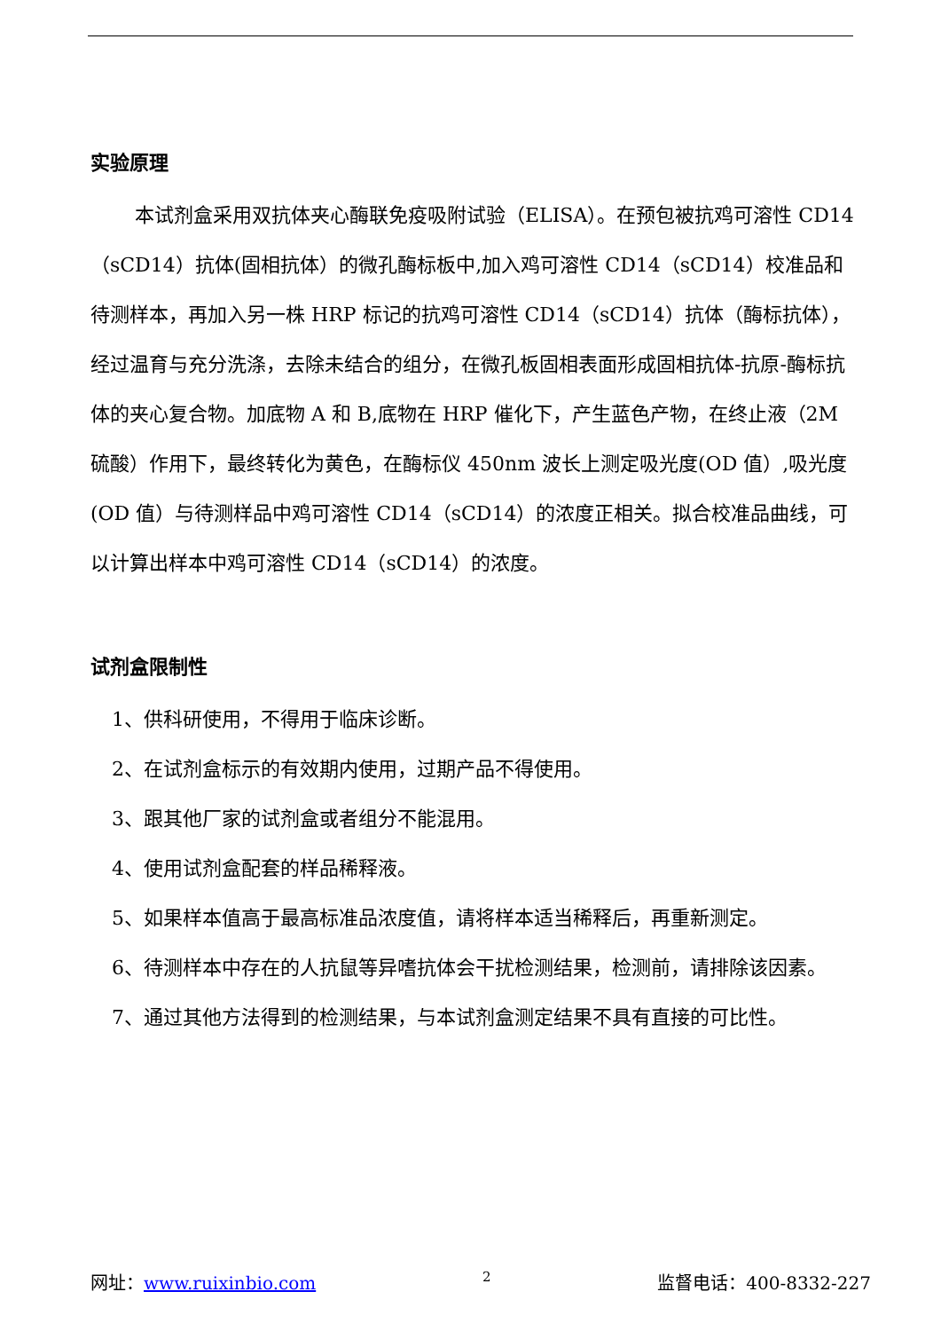实验原理
本试剂盒采用双抗体夹心酶联免疫吸附试验（ELISA）。在预包被抗鸡可溶性 CD14（sCD14）抗体(固相抗体）的微孔酶标板中,加入鸡可溶性 CD14（sCD14）校准品和待测样本，再加入另一株 HRP 标记的抗鸡可溶性 CD14（sCD14）抗体（酶标抗体），经过温育与充分洗涤，去除未结合的组分，在微孔板固相表面形成固相抗体-抗原-酶标抗体的夹心复合物。加底物 A 和 B,底物在 HRP 催化下，产生蓝色产物，在终止液（2M 硫酸）作用下，最终转化为黄色，在酶标仪 450nm 波长上测定吸光度(OD 值）,吸光度(OD 值）与待测样品中鸡可溶性 CD14（sCD14）的浓度正相关。拟合校准品曲线，可以计算出样本中鸡可溶性 CD14（sCD14）的浓度。
试剂盒限制性
1、供科研使用，不得用于临床诊断。
2、在试剂盒标示的有效期内使用，过期产品不得使用。
3、跟其他厂家的试剂盒或者组分不能混用。
4、使用试剂盒配套的样品稀释液。
5、如果样本值高于最高标准品浓度值，请将样本适当稀释后，再重新测定。
6、待测样本中存在的人抗鼠等异嗜抗体会干扰检测结果，检测前，请排除该因素。
7、通过其他方法得到的检测结果，与本试剂盒测定结果不具有直接的可比性。
网址：www.ruixinbio.com 2 监督电话：400-8332-227